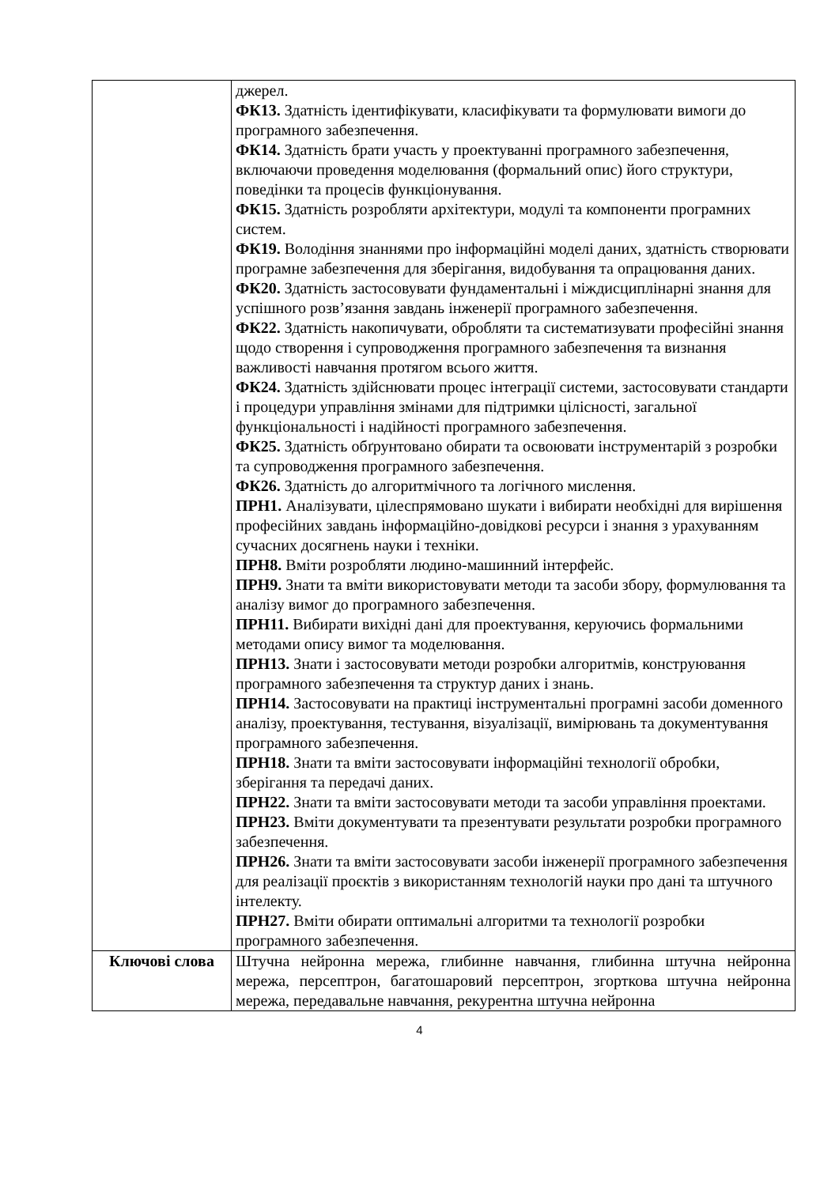| | джерел. ФК13. Здатність ідентифікувати, класифікувати та формулювати вимоги до програмного забезпечення. ФК14. Здатність брати участь у проектуванні програмного забезпечення, включаючи проведення моделювання (формальний опис) його структури, поведінки та процесів функціонування. ФК15. Здатність розробляти архітектури, модулі та компоненти програмних систем. ФК19. Володіння знаннями про інформаційні моделі даних, здатність створювати програмне забезпечення для зберігання, видобування та опрацювання даних. ФК20. Здатність застосовувати фундаментальні і міждисциплінарні знання для успішного розв’язання завдань інженерії програмного забезпечення. ФК22. Здатність накопичувати, обробляти та систематизувати професійні знання щодо створення і супроводження програмного забезпечення та визнання важливості навчання протягом всього життя. ФК24. Здатність здійснювати процес інтеграції системи, застосовувати стандарти і процедури управління змінами для підтримки цілісності, загальної функціональності і надійності програмного забезпечення. ФК25. Здатність обґрунтовано обирати та освоювати інструментарій з розробки та супроводження програмного забезпечення. ФК26. Здатність до алгоритмічного та логічного мислення. ПРН1. Аналізувати, цілеспрямовано шукати і вибирати необхідні для вирішення професійних завдань інформаційно-довідкові ресурси і знання з урахуванням сучасних досягнень науки і техніки. ПРН8. Вміти розробляти людино-машинний інтерфейс. ПРН9. Знати та вміти використовувати методи та засоби збору, формулювання та аналізу вимог до програмного забезпечення. ПРН11. Вибирати вихідні дані для проектування, керуючись формальними методами опису вимог та моделювання. ПРН13. Знати і застосовувати методи розробки алгоритмів, конструювання програмного забезпечення та структур даних і знань. ПРН14. Застосовувати на практиці інструментальні програмні засоби доменного аналізу, проектування, тестування, візуалізації, вимірювань та документування програмного забезпечення. ПРН18. Знати та вміти застосовувати інформаційні технології обробки, зберігання та передачі даних. ПРН22. Знати та вміти застосовувати методи та засоби управління проектами. ПРН23. Вміти документувати та презентувати результати розробки програмного забезпечення. ПРН26. Знати та вміти застосовувати засоби інженерії програмного забезпечення для реалізації проєктів з використанням технологій науки про дані та штучного інтелекту. ПРН27. Вміти обирати оптимальні алгоритми та технології розробки програмного забезпечення. |
| Ключові слова | Штучна нейронна мережа, глибинне навчання, глибинна штучна нейронна мережа, персептрон, багатошаровий персептрон, згорткова штучна нейронна мережа, передавальне навчання, рекурентна штучна нейронна |
4